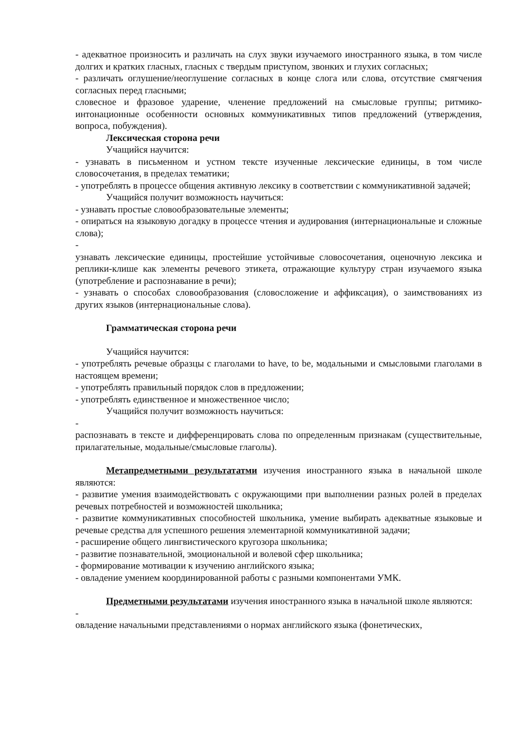- адекватное произносить и различать на слух звуки изучаемого иностранного языка, в том числе долгих и кратких гласных, гласных с твердым приступом, звонких и глухих согласных;
- различать оглушение/неоглушение согласных в конце слога или слова, отсутствие смягчения согласных перед гласными;
словесное и фразовое ударение, членение предложений на смысловые группы; ритмико-интонационные особенности основных коммуникативных типов предложений (утверждения, вопроса, побуждения).
Лексическая сторона речи
Учащийся научится:
- узнавать в письменном и устном тексте изученные лексические единицы, в том числе словосочетания, в пределах тематики;
- употреблять в процессе общения активную лексику в соответствии с коммуникативной задачей;
Учащийся получит возможность научиться:
- узнавать простые словообразовательные элементы;
- опираться на языковую догадку в процессе чтения и аудирования (интернациональные и сложные слова);
-
узнавать лексические единицы, простейшие устойчивые словосочетания, оценочную лексика и реплики-клише как элементы речевого этикета, отражающие культуру стран изучаемого языка (употребление и распознавание в речи);
- узнавать о способах словообразования (словосложение и аффиксация), о заимствованиях из других языков (интернациональные слова).
Грамматическая сторона речи
Учащийся научится:
- употреблять речевые образцы с глаголами to have, to be, модальными и смысловыми глаголами в настоящем времени;
- употреблять правильный порядок слов в предложении;
- употреблять единственное и множественное число;
Учащийся получит возможность научиться:
-
распознавать в тексте и дифференцировать слова по определенным признакам (существительные, прилагательные, модальные/смысловые глаголы).
Метапредметными результататми изучения иностранного языка в начальной школе являются:
- развитие умения взаимодействовать с окружающими при выполнении разных ролей в пределах речевых потребностей и возможностей школьника;
- развитие коммуникативных способностей школьника, умение выбирать адекватные языковые и речевые средства для успешного решения элементарной коммуникативной задачи;
- расширение общего лингвистического кругозора школьника;
- развитие познавательной, эмоциональной и волевой сфер школьника;
- формирование мотивации к изучению английского языка;
- овладение умением координированной работы с разными компонентами УМК.
Предметными результатами изучения иностранного языка в начальной школе являются:
-
овладение начальными представлениями о нормах английского языка (фонетических,